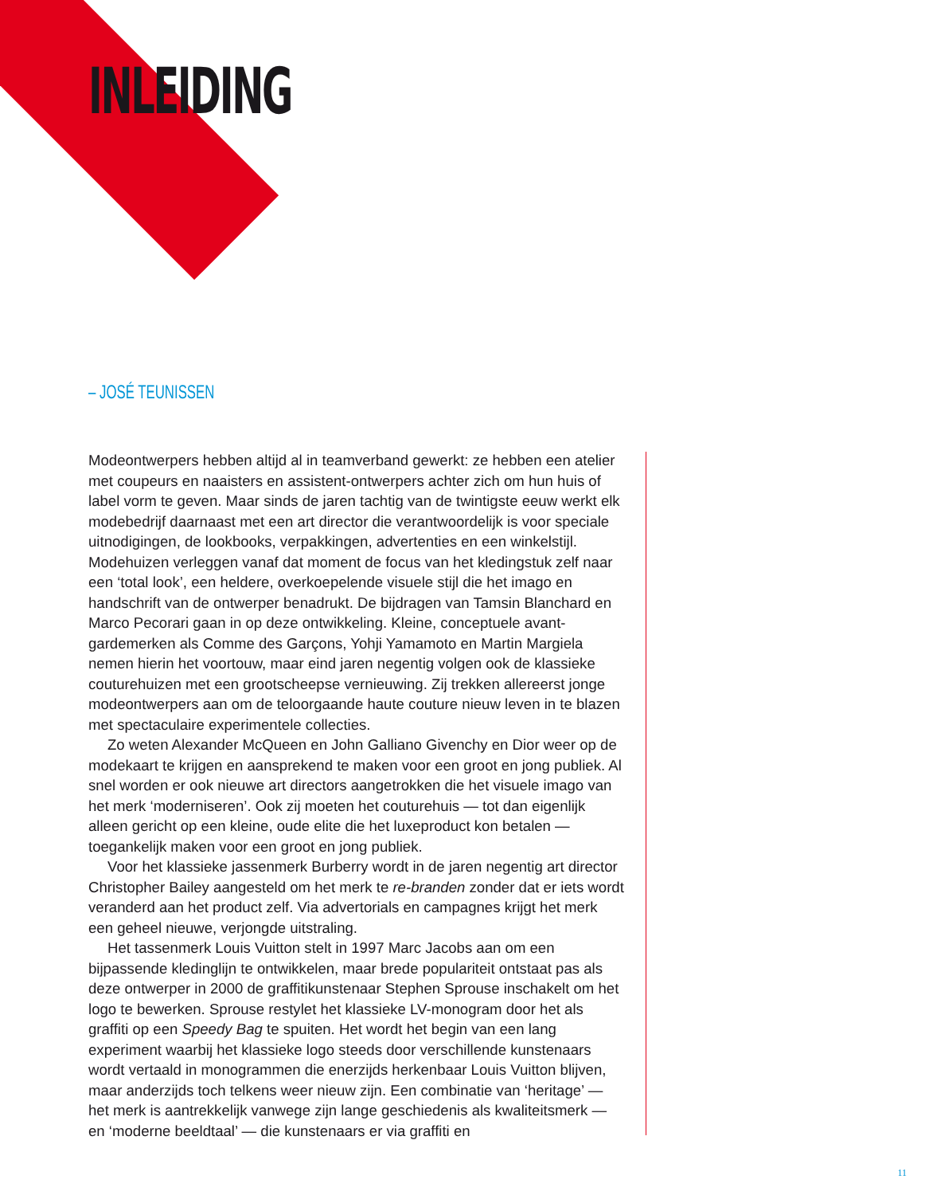INLEIDING
– JOSÉ TEUNISSEN
Modeontwerpers hebben altijd al in teamverband gewerkt: ze hebben een atelier met coupeurs en naaisters en assistent-ontwerpers achter zich om hun huis of label vorm te geven. Maar sinds de jaren tachtig van de twintigste eeuw werkt elk modebedrijf daarnaast met een art director die verantwoor­delijk is voor speciale uitnodigingen, de lookbooks, verpakkingen, advertenties en een winkelstijl. Modehuizen verleggen vanaf dat moment de focus van het kledingstuk zelf naar een ‘total look’, een heldere, overkoepelende visuele stijl die het imago en handschrift van de ontwerper benadrukt. De bijdragen van Tamsin Blanchard en Marco Pecorari gaan in op deze ontwikkeling. Kleine, conceptuele avant-gardemerken als Comme des Garçons, Yohji Yamamoto en Martin Margiela nemen hierin het voortouw, maar eind jaren negentig volgen ook de klassieke couturehuizen met een grootscheepse vernieuwing. Zij trekken allereerst jonge modeontwerpers aan om de teloorgaande haute couture nieuw leven in te blazen met spectaculaire experimentele collecties.
Zo weten Alexander McQueen en John Galliano Givenchy en Dior weer op de modekaart te krijgen en aansprekend te maken voor een groot en jong pub­liek. Al snel worden er ook nieuwe art directors aangetrokken die het visuele imago van het merk ‘moderniseren’. Ook zij moeten het couturehuis — tot dan eigenlijk alleen gericht op een kleine, oude elite die het luxeproduct kon betalen — toegankelijk maken voor een groot en jong publiek.
Voor het klassieke jassenmerk Burberry wordt in de jaren negentig art direc­tor Christopher Bailey aangesteld om het merk te re-branden zonder dat er iets wordt veranderd aan het product zelf. Via advertorials en campagnes krijgt het merk een geheel nieuwe, verjongde uitstraling.
Het tassenmerk Louis Vuitton stelt in 1997 Marc Jacobs aan om een bijpassende kledinglijn te ontwikkelen, maar brede populariteit ontstaat pas als deze ontwerper in 2000 de graffitikunstenaar Stephen Sprouse inschakelt om het logo te bewerken. Sprouse restylet het klassieke LV-monogram door het als graffiti op een Speedy Bag te spuiten. Het wordt het begin van een lang experiment waarbij het klassieke logo steeds door verschillende kunste­naars wordt vertaald in monogrammen die enerzijds herkenbaar Louis Vuitton blijven, maar anderzijds toch telkens weer nieuw zijn. Een combinatie van ‘heritage’ — het merk is aantrekkelijk vanwege zijn lange geschiedenis als kwaliteitsmerk — en ‘moderne beeldtaal’ — die kunstenaars er via graffiti en
11